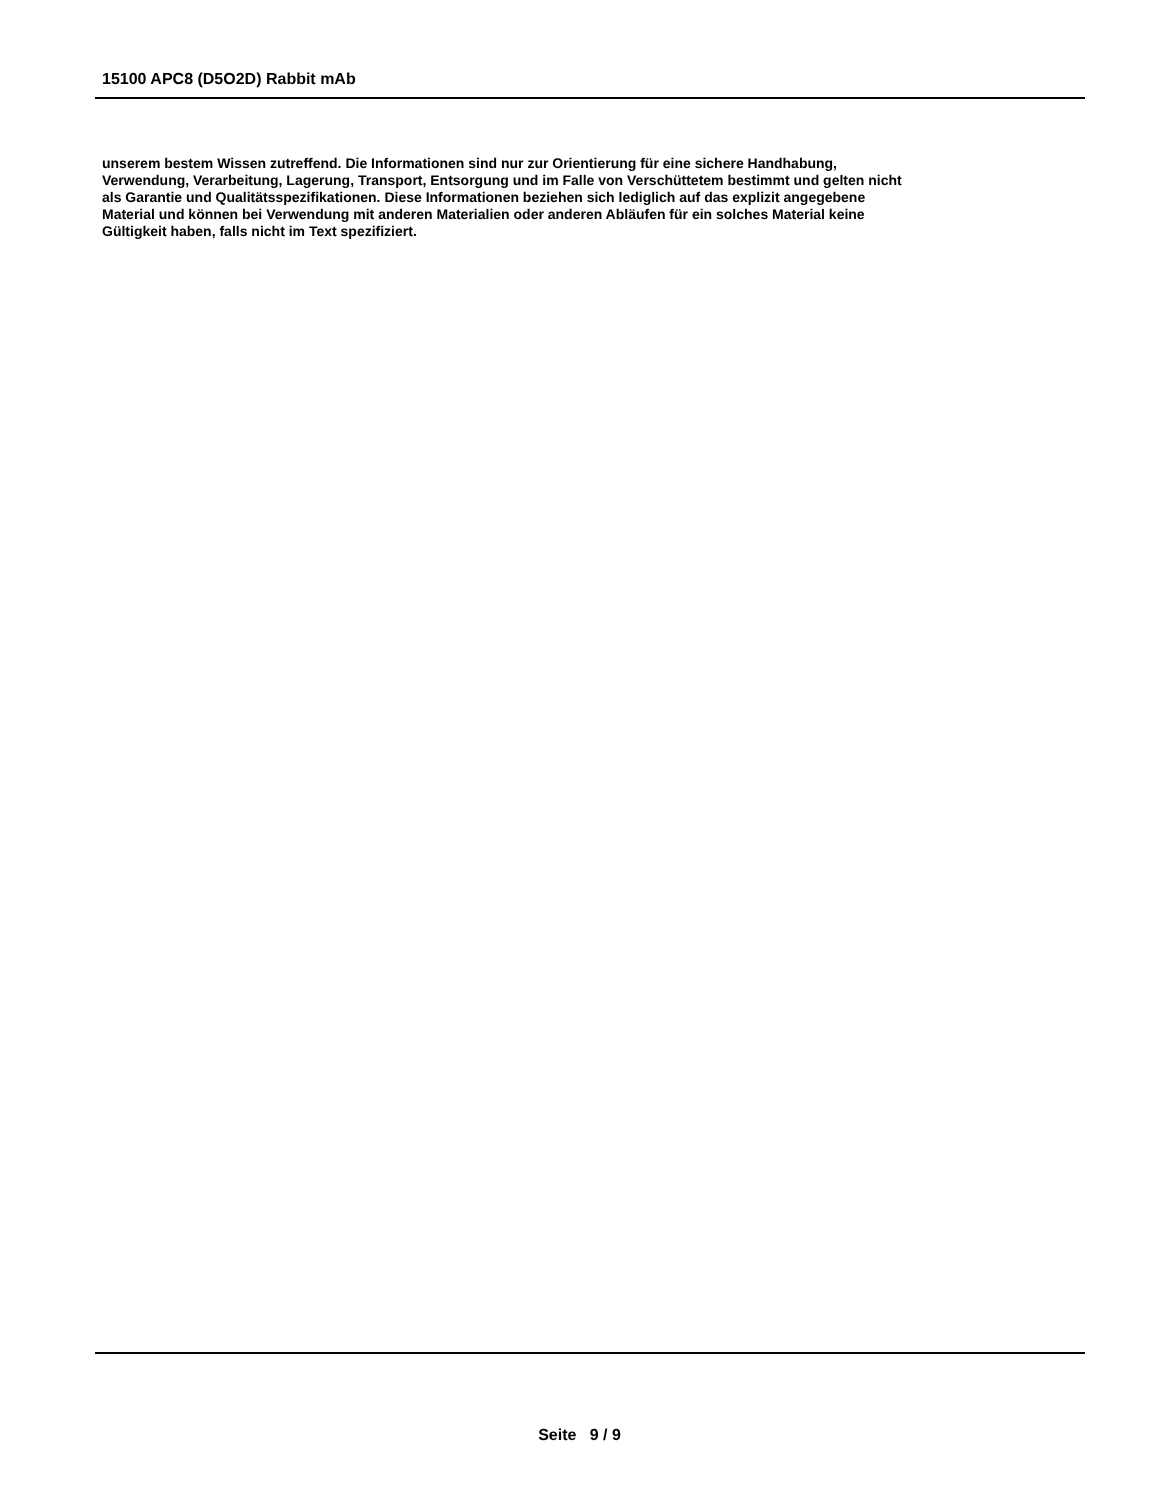15100 APC8 (D5O2D) Rabbit mAb
unserem bestem Wissen zutreffend. Die Informationen sind nur zur Orientierung für eine sichere Handhabung,
Verwendung, Verarbeitung, Lagerung, Transport, Entsorgung und im Falle von Verschüttetem bestimmt und gelten nicht
als Garantie und Qualitätsspezifikationen. Diese Informationen beziehen sich lediglich auf das explizit angegebene
Material und können bei Verwendung mit anderen Materialien oder anderen Abläufen für ein solches Material keine
Gültigkeit haben, falls nicht im Text spezifiziert.
Seite 9 / 9